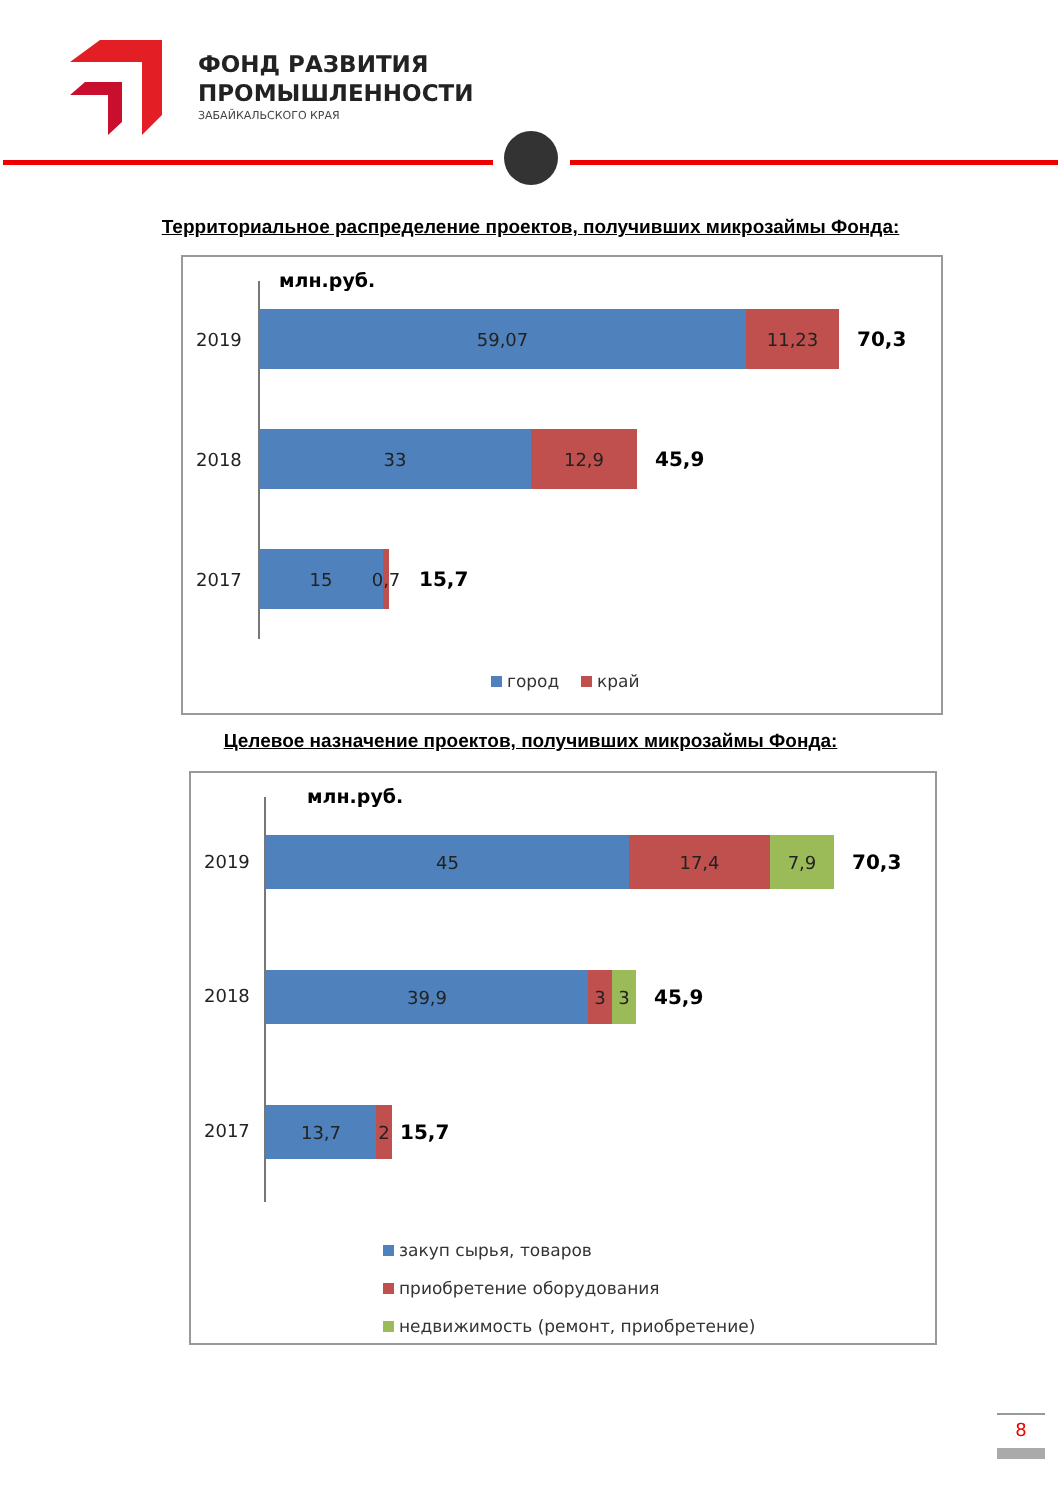ФОНД РАЗВИТИЯ
ПРОМЫШЛЕННОСТИ
ЗАБАЙКАЛЬСКОГО КРАЯ
Территориальное распределение проектов, получивших микрозаймы Фонда:
млн.руб.
2019
59,07 11,23
70,3
2018
33 12,9
45,9
2017
15
0,7
15,7
город край
Целевое назначение проектов, получивших микрозаймы Фонда:
млн.руб.
2019
45 17,4 7,9
70,3
2018
39,9 3 3
45,9
2017
13,7 2
15,7
закуп сырья, товаров
приобретение оборудования
недвижимость (ремонт, приобретение)
8